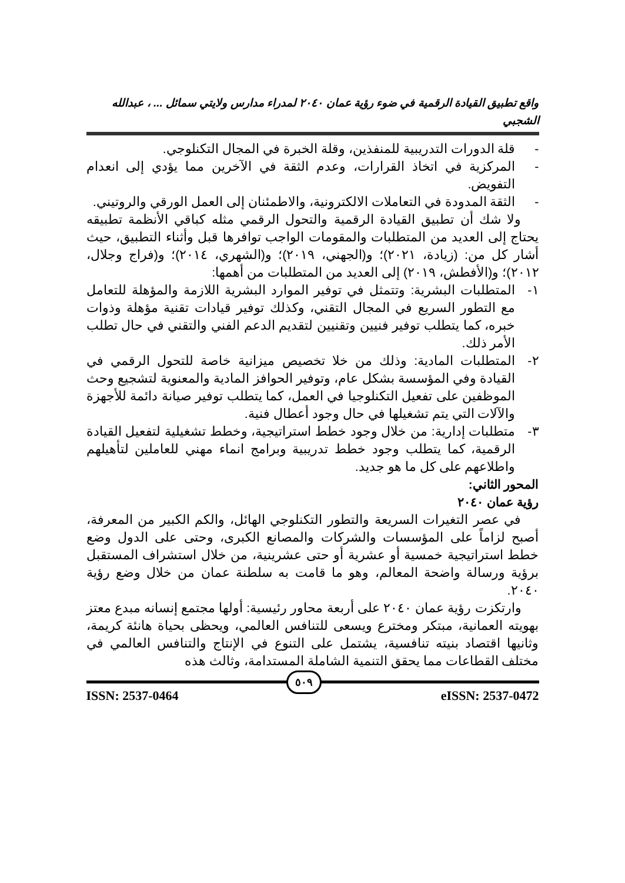واقع تطبيق القيادة الرقمية في ضوء رؤية عمان ٢٠٤٠ لمدراء مدارس ولايتي سمائل ... ، عبدالله الشجبي
- قلة الدورات التدريبية للمنفذين، وقلة الخبرة في المجال التكنلوجي.
- المركزية في اتخاذ القرارات، وعدم الثقة في الآخرين مما يؤدي إلى انعدام التفويض.
- الثقة المدودة في التعاملات الالكترونية، والاطمئنان إلى العمل الورقي والروتيني.
ولا شك أن تطبيق القيادة الرقمية والتحول الرقمي مثله كباقي الأنظمة تطبيقه يحتاج إلى العديد من المتطلبات والمقومات الواجب توافرها قبل وأثناء التطبيق، حيث أشار كل من: (زيادة، ٢٠٢١)؛ و(الجهني، ٢٠١٩)؛ و(الشهري، ٢٠١٤)؛ و(فراج وجلال، ٢٠١٢)؛ و(الأفطش، ٢٠١٩) إلى العديد من المتطلبات من أهمها:
١- المتطلبات البشرية: وتتمثل في توفير الموارد البشرية اللازمة والمؤهلة للتعامل مع التطور السريع في المجال التقني، وكذلك توفير قيادات تقنية مؤهلة وذوات خبره، كما يتطلب توفير فنيين وتقنيين لتقديم الدعم الفني والتقني في حال تطلب الأمر ذلك.
٢- المتطلبات المادية: وذلك من خلا تخصيص ميزانية خاصة للتحول الرقمي في القيادة وفي المؤسسة بشكل عام، وتوفير الحوافز المادية والمعنوية لتشجيع وحث الموظفين على تفعيل التكنلوجيا في العمل، كما يتطلب توفير صيانة دائمة للأجهزة والآلات التي يتم تشغيلها في حال وجود أعطال فنية.
٣- متطلبات إدارية: من خلال وجود خطط استراتيجية، وخطط تشغيلية لتفعيل القيادة الرقمية، كما يتطلب وجود خطط تدريبية وبرامج انماء مهني للعاملين لتأهيلهم واطلاعهم على كل ما هو جديد.
المحور الثاني:
رؤية عمان ٢٠٤٠
في عصر التغيرات السريعة والتطور التكنلوجي الهائل، والكم الكبير من المعرفة، أصبح لزاماً على المؤسسات والشركات والمصانع الكبرى، وحتى على الدول وضع خطط استراتيجية خمسية أو عشرية أو حتى عشرينية، من خلال استشراف المستقبل برؤية ورسالة واضحة المعالم، وهو ما قامت به سلطنة عمان من خلال وضع رؤية ٢٠٤٠.
وارتكزت رؤية عمان ٢٠٤٠ على أربعة محاور رئيسية: أولها مجتمع إنسانه مبدع معتز بهويته العمانية، مبتكر ومخترع ويسعى للتنافس العالمي، ويحظى بحياة هانئة كريمة، وثانيها اقتصاد بنيته تنافسية، يشتمل على التنوع في الإنتاج والتنافس العالمي في مختلف القطاعات مما يحقق التنمية الشاملة المستدامة، وثالث هذه
٥٠٩
ISSN: 2537-0464 eISSN: 2537-0472